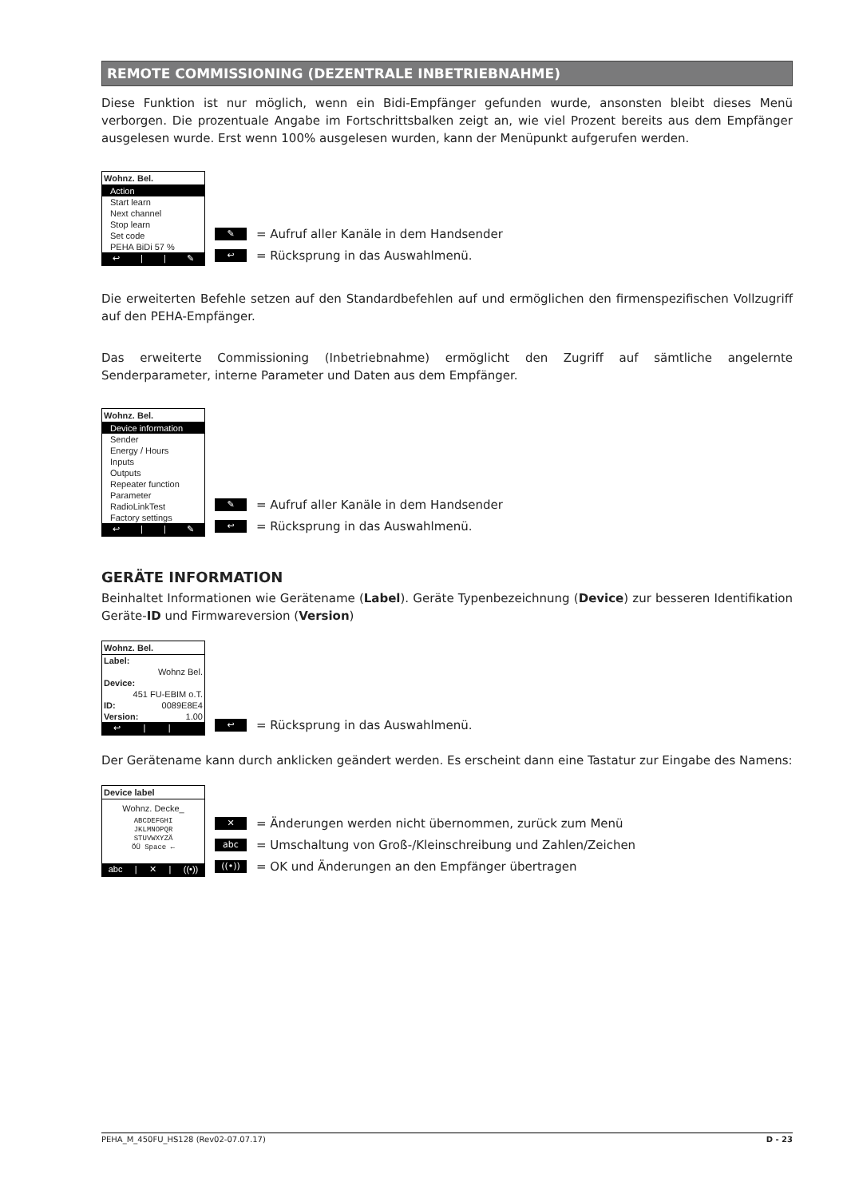REMOTE COMMISSIONING (DEZENTRALE INBETRIEBNAHME)
Diese Funktion ist nur möglich, wenn ein Bidi-Empfänger gefunden wurde, ansonsten bleibt dieses Menü verborgen. Die prozentuale Angabe im Fortschrittsbalken zeigt an, wie viel Prozent bereits aus dem Empfänger ausgelesen wurde. Erst wenn 100% ausgelesen wurden, kann der Menüpunkt aufgerufen werden.
Wohnz. Bel.
Action
Start learn
Next channel
Stop learn
Set code
PEHA BiDi 57 %
↩ | | ✎
✎ = Aufruf aller Kanäle in dem Handsender
↩ = Rücksprung in das Auswahlmenü.
Die erweiterten Befehle setzen auf den Standardbefehlen auf und ermöglichen den firmenspezifischen Vollzugriff auf den PEHA-Empfänger.
Das erweiterte Commissioning (Inbetriebnahme) ermöglicht den Zugriff auf sämtliche angelernte Senderparameter, interne Parameter und Daten aus dem Empfänger.
Wohnz. Bel.
Device information
Sender
Energy / Hours
Inputs
Outputs
Repeater function
Parameter
RadioLinkTest
Factory settings
↩ | | ✎
✎ = Aufruf aller Kanäle in dem Handsender
↩ = Rücksprung in das Auswahlmenü.
GERÄTE INFORMATION
Beinhaltet Informationen wie Gerätename (Label). Geräte Typenbezeichnung (Device) zur besseren Identifikation Geräte-ID und Firmwareversion (Version)
Wohnz. Bel.
Label:
Wohnz Bel.
Device:
451 FU-EBIM o.T.
ID: 0089E8E4
Version: 1.00
↩ | |
↩ = Rücksprung in das Auswahlmenü.
Der Gerätename kann durch anklicken geändert werden. Es erscheint dann eine Tastatur zur Eingabe des Namens:
Device label
Wohnz. Decke_
ABCDEFGHI
JKLMNOPQR
STUVWXYZÄ
ÖÜ Space ←
abc | ✕ | ((•))
✕ = Änderungen werden nicht übernommen, zurück zum Menü
abc = Umschaltung von Groß-/Kleinschreibung und Zahlen/Zeichen
((•)) = OK und Änderungen an den Empfänger übertragen
PEHA_M_450FU_HS128 (Rev02-07.07.17) D - 23